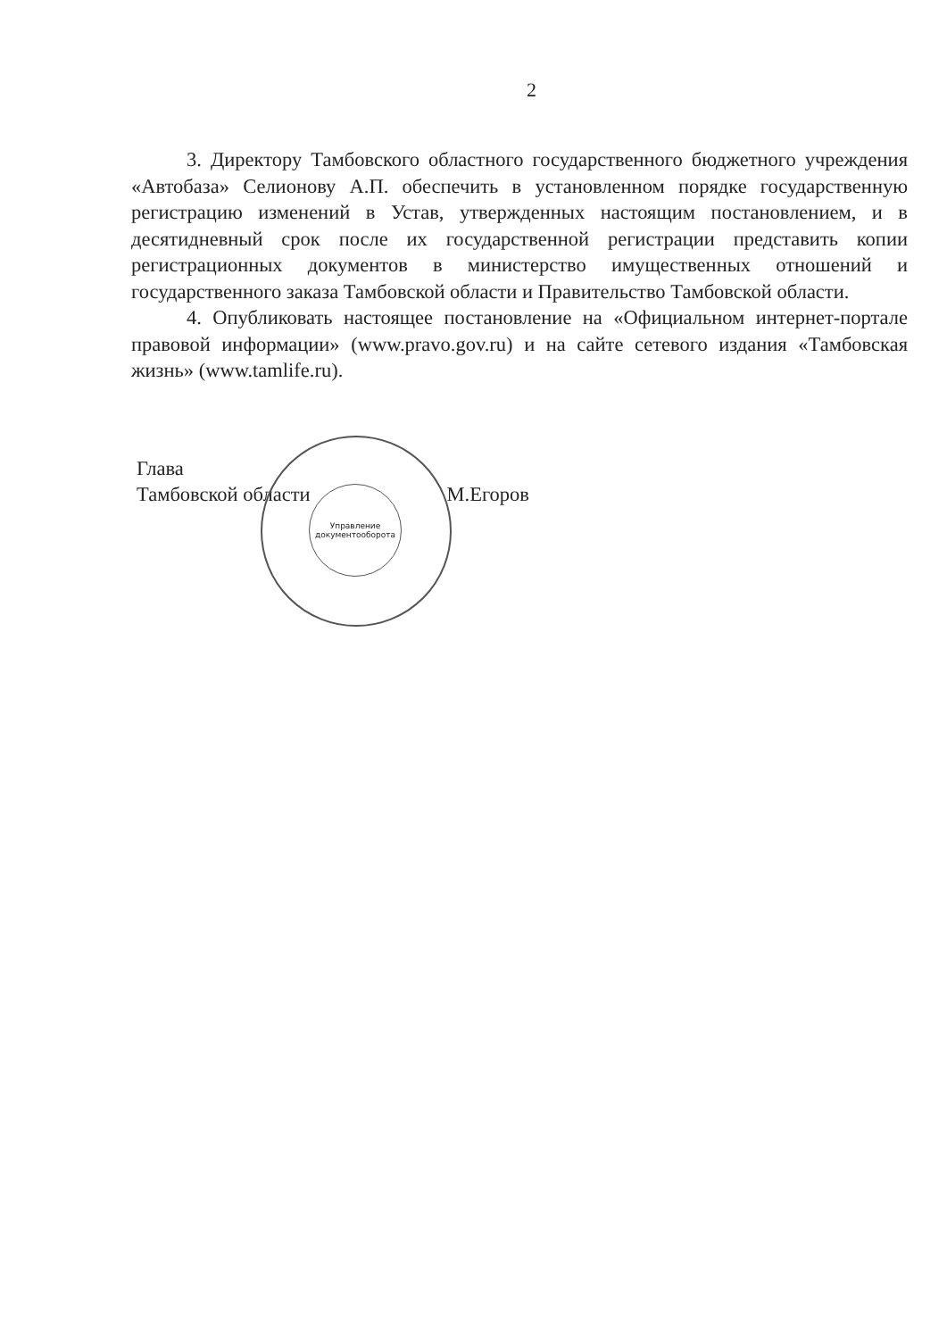2
3. Директору Тамбовского областного государственного бюджетного учреждения «Автобаза» Селионову А.П. обеспечить в установленном порядке государственную регистрацию изменений в Устав, утвержденных настоящим постановлением, и в десятидневный срок после их государственной регистрации представить копии регистрационных документов в министерство имущественных отношений и государственного заказа Тамбовской области и Правительство Тамбовской области.
4. Опубликовать настоящее постановление на «Официальном интернет-портале правовой информации» (www.pravo.gov.ru) и на сайте сетевого издания «Тамбовская жизнь» (www.tamlife.ru).
Глава
Тамбовской области М.Егоров
Управление документооборота